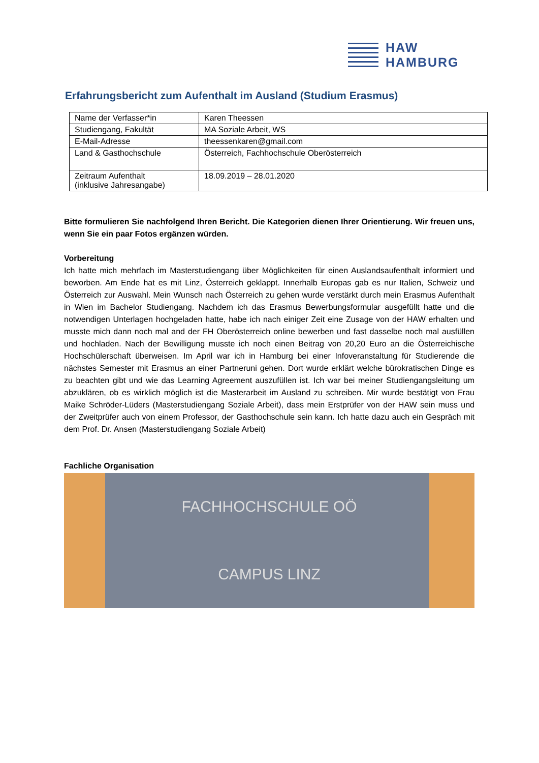HAW
HAMBURG
Erfahrungsbericht zum Aufenthalt im Ausland (Studium Erasmus)
| Name der Verfasser*in | Karen Theessen |
| Studiengang, Fakultät | MA Soziale Arbeit, WS |
| E-Mail-Adresse | theessenkaren@gmail.com |
| Land & Gasthochschule | Österreich, Fachhochschule Oberösterreich |
| Zeitraum Aufenthalt (inklusive Jahresangabe) | 18.09.2019 – 28.01.2020 |
Bitte formulieren Sie nachfolgend Ihren Bericht. Die Kategorien dienen Ihrer Orientierung. Wir freuen uns, wenn Sie ein paar Fotos ergänzen würden.
Vorbereitung
Ich hatte mich mehrfach im Masterstudiengang über Möglichkeiten für einen Auslandsaufenthalt informiert und beworben. Am Ende hat es mit Linz, Österreich geklappt. Innerhalb Europas gab es nur Italien, Schweiz und Österreich zur Auswahl. Mein Wunsch nach Österreich zu gehen wurde verstärkt durch mein Erasmus Aufenthalt in Wien im Bachelor Studiengang. Nachdem ich das Erasmus Bewerbungsformular ausgefüllt hatte und die notwendigen Unterlagen hochgeladen hatte, habe ich nach einiger Zeit eine Zusage von der HAW erhalten und musste mich dann noch mal and der FH Oberösterreich online bewerben und fast dasselbe noch mal ausfüllen und hochladen. Nach der Bewilligung musste ich noch einen Beitrag von 20,20 Euro an die Österreichische Hochschülerschaft überweisen. Im April war ich in Hamburg bei einer Infoveranstaltung für Studierende die nächstes Semester mit Erasmus an einer Partneruni gehen. Dort wurde erklärt welche bürokratischen Dinge es zu beachten gibt und wie das Learning Agreement auszufüllen ist. Ich war bei meiner Studiengangsleitung um abzuklären, ob es wirklich möglich ist die Masterarbeit im Ausland zu schreiben. Mir wurde bestätigt von Frau Maike Schröder-Lüders (Masterstudiengang Soziale Arbeit), dass mein Erstprüfer von der HAW sein muss und der Zweitprüfer auch von einem Professor, der Gasthochschule sein kann. Ich hatte dazu auch ein Gespräch mit dem Prof. Dr. Ansen (Masterstudiengang Soziale Arbeit)
Fachliche Organisation
FACHHOCHSCHULE OÖ
CAMPUS LINZ